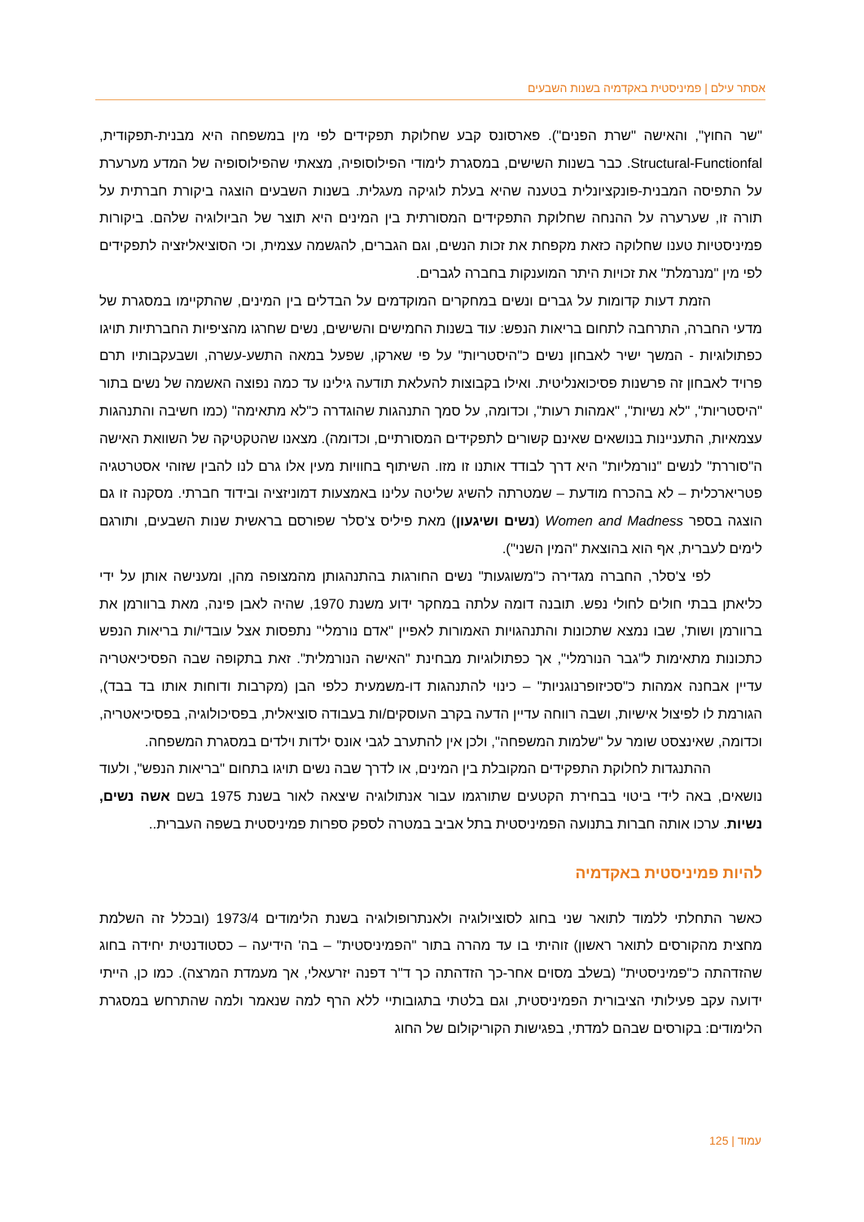אסתר עילם | פמיניסטית באקדמיה בשנות השבעים
"שר החוץ", והאישה "שרת הפנים"). פארסונס קבע שחלוקת תפקידים לפי מין במשפחה היא מבנית-תפקודית, Structural-Functionfal. כבר בשנות השישים, במסגרת לימודי הפילוסופיה, מצאתי שהפילוסופיה של המדע מערערת על התפיסה המבנית-פונקציונלית בטענה שהיא בעלת לוגיקה מעגלית. בשנות השבעים הוצגה ביקורת חברתית על תורה זו, שערערה על ההנחה שחלוקת התפקידים המסורתית בין המינים היא תוצר של הביולוגיה שלהם. ביקורות פמיניסטיות טענו שחלוקה כזאת מקפחת את זכות הנשים, וגם הגברים, להגשמה עצמית, וכי הסוציאליזציה לתפקידים לפי מין "מנרמלת" את זכויות היתר המוענקות בחברה לגברים.
הזמת דעות קדומות על גברים ונשים במחקרים המוקדמים על הבדלים בין המינים, שהתקיימו במסגרת של מדעי החברה, התרחבה לתחום בריאות הנפש: עוד בשנות החמישים והשישים, נשים שחרגו מהציפיות החברתיות תויגו כפתולוגיות - המשך ישיר לאבחון נשים כ"היסטריות" על פי שארקו, שפעל במאה התשע-עשרה, ושבעקבותיו תרם פרויד לאבחון זה פרשנות פסיכואנליטית. ואילו בקבוצות להעלאת תודעה גילינו עד כמה נפוצה האשמה של נשים בתור "היסטריות", "לא נשיות", "אמהות רעות", וכדומה, על סמך התנהגות שהוגדרה כ"לא מתאימה" (כמו חשיבה והתנהגות עצמאיות, התעניינות בנושאים שאינם קשורים לתפקידים המסורתיים, וכדומה). מצאנו שהטקטיקה של השוואת האישה ה"סוררת" לנשים "נורמליות" היא דרך לבודד אותנו זו מזו. השיתוף בחוויות מעין אלו גרם לנו להבין שזוהי אסטרטגיה פטריארכלית – לא בהכרח מודעת – שמטרתה להשיג שליטה עלינו באמצעות דמוניזציה ובידוד חברתי. מסקנה זו גם הוצגה בספר Women and Madness (נשים ושיגעון) מאת פיליס צ'סלר שפורסם בראשית שנות השבעים, ותורגם לימים לעברית, אף הוא בהוצאת "המין השני").
לפי צ'סלר, החברה מגדירה כ"משוגעות" נשים החורגות בהתנהגותן מהמצופה מהן, ומענישה אותן על ידי כליאתן בבתי חולים לחולי נפש. תובנה דומה עלתה במחקר ידוע משנת 1970, שהיה לאבן פינה, מאת ברוורמן את ברוורמן ושות', שבו נמצא שתכונות והתנהגויות האמורות לאפיין "אדם נורמלי" נתפסות אצל עובדי/ות בריאות הנפש כתכונות מתאימות ל"גבר הנורמלי", אך כפתולוגיות מבחינת "האישה הנורמלית". זאת בתקופה שבה הפסיכיאטריה עדיין אבחנה אמהות כ"סכיזופרנוגניות" – כינוי להתנהגות דו-משמעית כלפי הבן (מקרבות ודוחות אותו בד בבד), הגורמת לו לפיצול אישיות, ושבה רווחה עדיין הדעה בקרב העוסקים/ות בעבודה סוציאלית, בפסיכולוגיה, בפסיכיאטריה, וכדומה, שאינצסט שומר על "שלמות המשפחה", ולכן אין להתערב לגבי אונס ילדות וילדים במסגרת המשפחה.
ההתנגדות לחלוקת התפקידים המקובלת בין המינים, או לדרך שבה נשים תויגו בתחום "בריאות הנפש", ולעוד נושאים, באה לידי ביטוי בבחירת הקטעים שתורגמו עבור אנתולוגיה שיצאה לאור בשנת 1975 בשם אשה נשים, נשיות. ערכו אותה חברות בתנועה הפמיניסטית בתל אביב במטרה לספק ספרות פמיניסטית בשפה העברית..
להיות פמיניסטית באקדמיה
כאשר התחלתי ללמוד לתואר שני בחוג לסוציולוגיה ולאנתרופולוגיה בשנת הלימודים 1973/4 (ובכלל זה השלמת מחצית מהקורסים לתואר ראשון) זוהיתי בו עד מהרה בתור "הפמיניסטית" – בה' הידיעה – כסטודנטית יחידה בחוג שהזדהתה כ"פמיניסטית" (בשלב מסוים אחר-כך הזדהתה כך ד"ר דפנה יזרעאלי, אך מעמדת המרצה). כמו כן, הייתי ידועה עקב פעילותי הציבורית הפמיניסטית, וגם בלטתי בתגובותיי ללא הרף למה שנאמר ולמה שהתרחש במסגרת הלימודים: בקורסים שבהם למדתי, בפגישות הקוריקולום של החוג
עמוד | 125